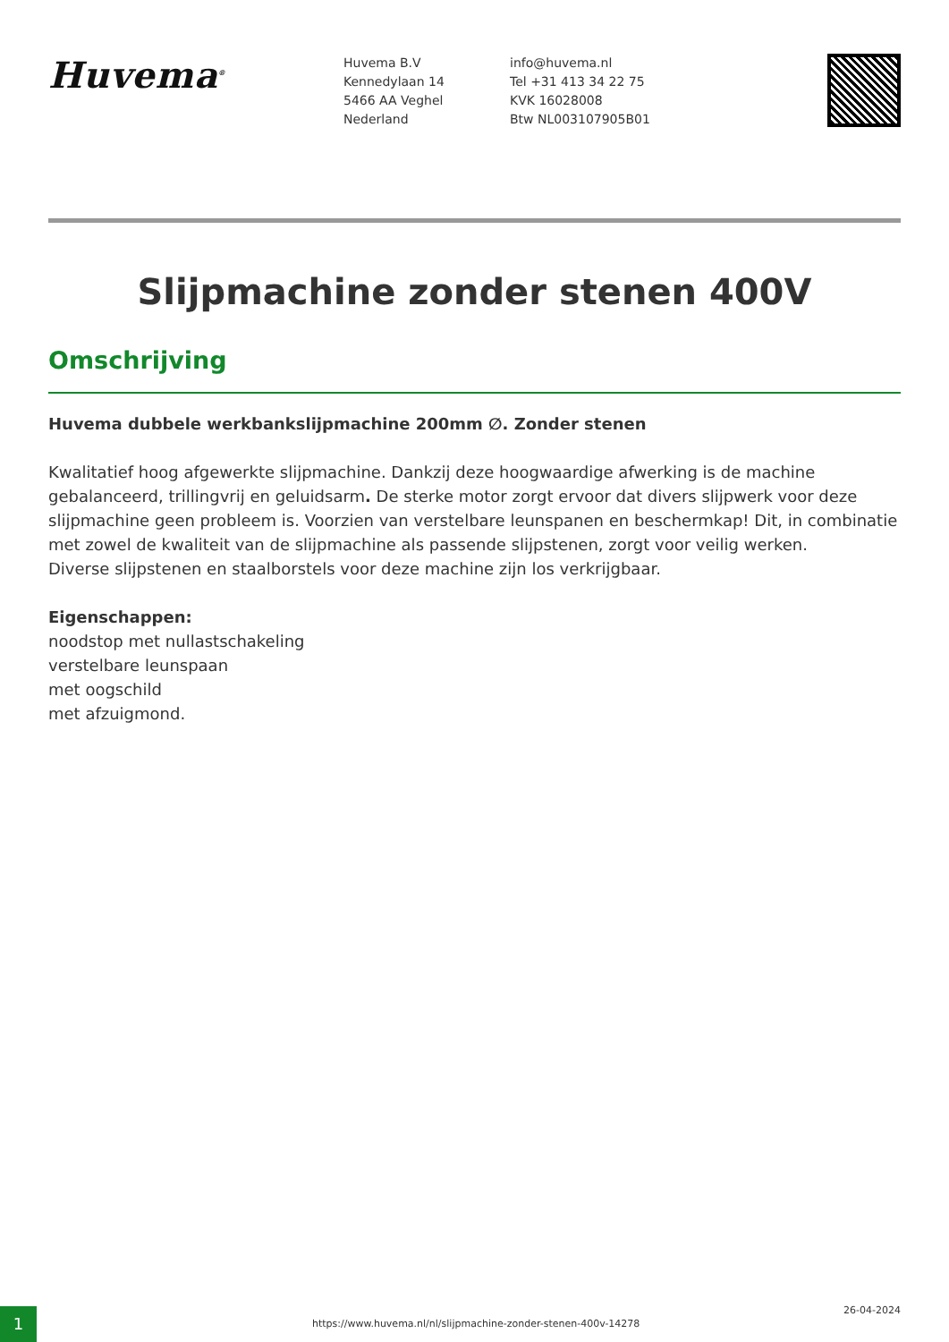Huvema<sup>®</sup>
Huvema B.V
Kennedylaan 14
5466 AA Veghel
Nederland
info@huvema.nl
Tel +31 413 34 22 75
KVK 16028008
Btw NL003107905B01
Slijpmachine zonder stenen 400V
Omschrijving
Huvema dubbele werkbankslijpmachine 200mm ∅. Zonder stenen
Kwalitatief hoog afgewerkte slijpmachine. Dankzij deze hoogwaardige afwerking is de machine gebalanceerd, trillingvrij en geluidsarm. De sterke motor zorgt ervoor dat divers slijpwerk voor deze slijpmachine geen probleem is. Voorzien van verstelbare leunspanen en beschermkap! Dit, in combinatie met zowel de kwaliteit van de slijpmachine als passende slijpstenen, zorgt voor veilig werken.
Diverse slijpstenen en staalborstels voor deze machine zijn los verkrijgbaar.
Eigenschappen:
noodstop met nullastschakeling
verstelbare leunspaan
met oogschild
met afzuigmond.
1
https://www.huvema.nl/nl/slijpmachine-zonder-stenen-400v-14278
26-04-2024